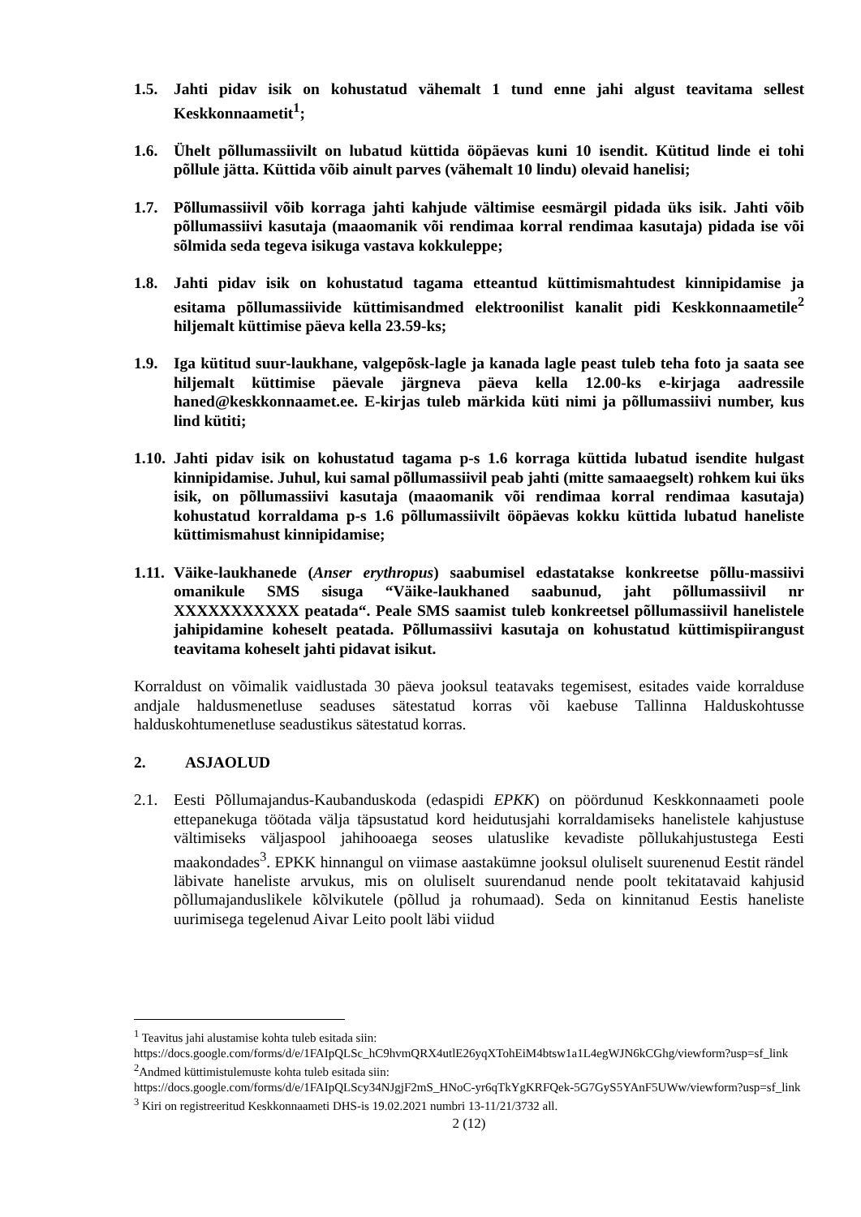1.5. Jahti pidav isik on kohustatud vähemalt 1 tund enne jahi algust teavitama sellest Keskkonnaametit<sup>1</sup>;
1.6. Ühelt põllumassiivilt on lubatud küttida ööpäevas kuni 10 isendit. Kütitud linde ei tohi põllule jätta. Küttida võib ainult parves (vähemalt 10 lindu) olevaid hanelisi;
1.7. Põllumassiivil võib korraga jahti kahjude vältimise eesmärgil pidada üks isik. Jahti võib põllumassiivi kasutaja (maaomanik või rendimaa korral rendimaa kasutaja) pidada ise või sõlmida seda tegeva isikuga vastava kokkuleppe;
1.8. Jahti pidav isik on kohustatud tagama etteantud küttimismahtudest kinnipidamise ja esitama põllumassiivide küttimisandmed elektroonilist kanalit pidi Keskkonnaametile<sup>2</sup> hiljemalt küttimise päeva kella 23.59-ks;
1.9. Iga kütitud suur-laukhane, valgepõsk-lagle ja kanada lagle peast tuleb teha foto ja saata see hiljemalt küttimise päevale järgneva päeva kella 12.00-ks e-kirjaga aadressile haned@keskkonnaamet.ee. E-kirjas tuleb märkida küti nimi ja põllumassiivi number, kus lind kütiti;
1.10. Jahti pidav isik on kohustatud tagama p-s 1.6 korraga küttida lubatud isendite hulgast kinnipidamise. Juhul, kui samal põllumassiivil peab jahti (mitte samaaegselt) rohkem kui üks isik, on põllumassiivi kasutaja (maaomanik või rendimaa korral rendimaa kasutaja) kohustatud korraldama p-s 1.6 põllumassiivilt ööpäevas kokku küttida lubatud haneliste küttimismahust kinnipidamise;
1.11. Väike-laukhanede (Anser erythropus) saabumisel edastatakse konkreetse põllu-massiivi omanikule SMS sisuga “Väike-laukhaned saabunud, jaht põllumassiivil nr XXXXXXXXXXX peatada“. Peale SMS saamist tuleb konkreetsel põllumassiivil hanelistele jahipidamine koheselt peatada. Põllumassiivi kasutaja on kohustatud küttimispiirangust teavitama koheselt jahti pidavat isikut.
Korraldust on võimalik vaidlustada 30 päeva jooksul teatavaks tegemisest, esitades vaide korralduse andjale haldusmenetluse seaduses sätestatud korras või kaebuse Tallinna Halduskohtusse halduskohtumenetluse seadustikus sätestatud korras.
2. ASJAOLUD
2.1. Eesti Põllumajandus-Kaubanduskoda (edaspidi EPKK) on pöördunud Keskkonnaameti poole ettepanekuga töötada välja täpsustatud kord heidutusjahi korraldamiseks hanelistele kahjustuse vältimiseks väljaspool jahihooaega seoses ulatuslike kevadiste põllukahjustustega Eesti maakondades<sup>3</sup>. EPKK hinnangul on viimase aastakümne jooksul oluliselt suurenenud Eestit rändel läbivate haneliste arvukus, mis on oluliselt suurendanud nende poolt tekitatavaid kahjusid põllumajanduslikele kõlvikutele (põllud ja rohumaad). Seda on kinnitanud Eestis haneliste uurimisega tegelenud Aivar Leito poolt läbi viidud
<sup>1</sup> Teavitus jahi alustamise kohta tuleb esitada siin:
https://docs.google.com/forms/d/e/1FAIpQLSc_hC9hvmQRX4utlE26yqXTohEiM4btsw1a1L4egWJN6kCGhg/viewform?usp=sf_link
<sup>2</sup> Andmed küttimistulemuste kohta tuleb esitada siin:
https://docs.google.com/forms/d/e/1FAIpQLScy34NJgjF2mS_HNoC-yr6qTkYgKRFQek-5G7GyS5YAnF5UWw/viewform?usp=sf_link
<sup>3</sup> Kiri on registreeritud Keskkonnaameti DHS-is 19.02.2021 numbri 13-11/21/3732 all.
2 (12)